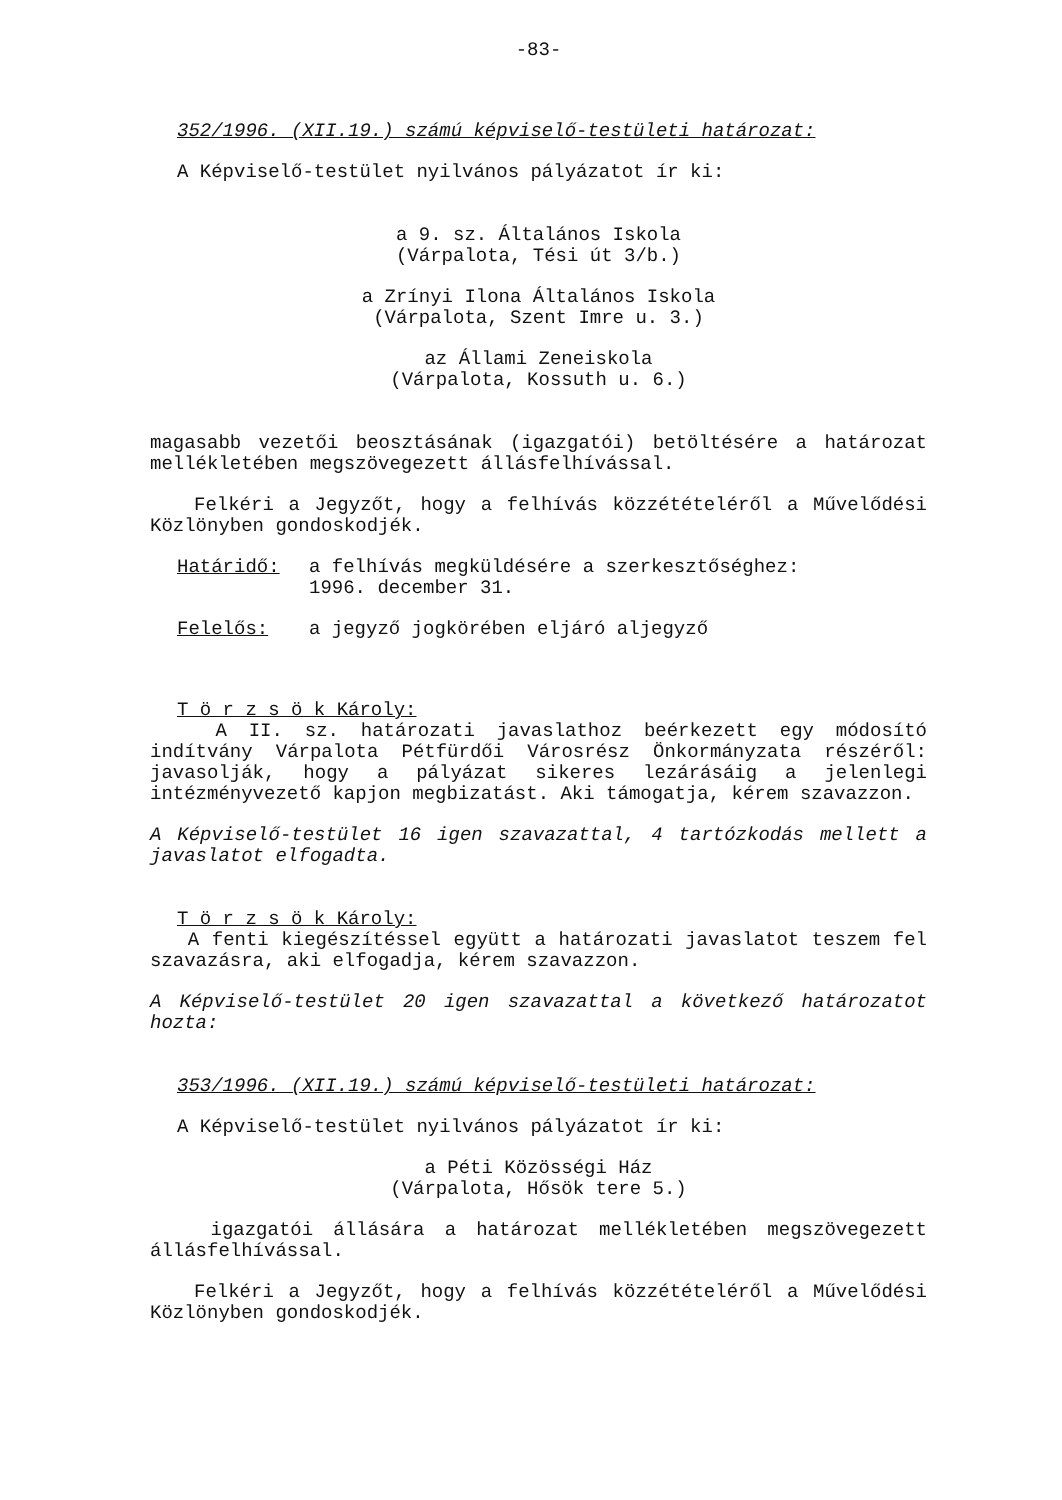-83-
352/1996. (XII.19.) számú képviselő-testületi határozat:
A Képviselő-testület nyilvános pályázatot ír ki:
a 9. sz. Általános Iskola
(Várpalota, Tési út 3/b.)
a Zrínyi Ilona Általános Iskola
(Várpalota, Szent Imre u. 3.)
az Állami Zeneiskola
(Várpalota, Kossuth u. 6.)
magasabb vezetői beosztásának (igazgatói) betöltésére a határozat mellékletében megszövegezett állásfelhívással.
Felkéri a Jegyzőt, hogy a felhívás közzétételéről a Művelődési Közlönyben gondoskodjék.
Határidő: a felhívás megküldésére a szerkesztőséghez:
1996. december 31.
Felelős: a jegyző jogkörében eljáró aljegyző
T ö r z s ö k Károly:
A II. sz. határozati javaslathoz beérkezett egy módosító indítvány Várpalota Pétfürdői Városrész Önkormányzata részéről: javasolják, hogy a pályázat sikeres lezárásáig a jelenlegi intézményvezető kapjon megbizatást. Aki támogatja, kérem szavazzon.
A Képviselő-testület 16 igen szavazattal, 4 tartózkodás mellett a javaslatot elfogadta.
T ö r z s ö k Károly:
A fenti kiegészítéssel együtt a határozati javaslatot teszem fel szavazásra, aki elfogadja, kérem szavazzon.
A Képviselő-testület 20 igen szavazattal a következő határozatot hozta:
353/1996. (XII.19.) számú képviselő-testületi határozat:
A Képviselő-testület nyilvános pályázatot ír ki:
a Péti Közösségi Ház
(Várpalota, Hősök tere 5.)
igazgatói állására a határozat mellékletében megszövegezett állásfelhívással.
Felkéri a Jegyzőt, hogy a felhívás közzétételéről a Művelődési Közlönyben gondoskodjék.